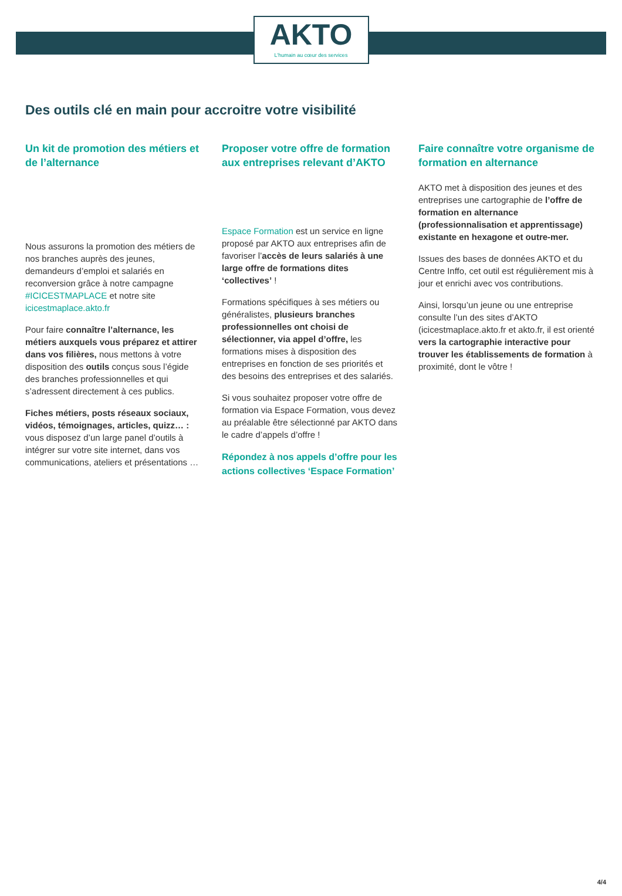AKTO
L'humain au cœur des services
Des outils clé en main pour accroitre votre visibilité
Un kit de promotion des métiers et de l’alternance
Nous assurons la promotion des métiers de nos branches auprès des jeunes, demandeurs d’emploi et salariés en reconversion grâce à notre campagne #ICICESTMAPLACE et notre site icicestmaplace.akto.fr
Pour faire connaître l’alternance, les métiers auxquels vous préparez et attirer dans vos filières, nous mettons à votre disposition des outils conçus sous l’égide des branches professionnelles et qui s’adressent directement à ces publics.
Fiches métiers, posts réseaux sociaux, vidéos, témoignages, articles, quizz… : vous disposez d’un large panel d’outils à intégrer sur votre site internet, dans vos communications, ateliers et présentations …
Proposer votre offre de formation aux entreprises relevant d’AKTO
Espace Formation est un service en ligne proposé par AKTO aux entreprises afin de favoriser l’accès de leurs salariés à une large offre de formations dites ‘collectives’ !
Formations spécifiques à ses métiers ou généralistes, plusieurs branches professionnelles ont choisi de sélectionner, via appel d’offre, les formations mises à disposition des entreprises en fonction de ses priorités et des besoins des entreprises et des salariés.
Si vous souhaitez proposer votre offre de formation via Espace Formation, vous devez au préalable être sélectionné par AKTO dans le cadre d’appels d’offre !
Répondez à nos appels d’offre pour les actions collectives ‘Espace Formation’
Faire connaître votre organisme de formation en alternance
AKTO met à disposition des jeunes et des entreprises une cartographie de l’offre de formation en alternance (professionnalisation et apprentissage) existante en hexagone et outre-mer.
Issues des bases de données AKTO et du Centre Inffo, cet outil est régulièrement mis à jour et enrichi avec vos contributions.
Ainsi, lorsqu’un jeune ou une entreprise consulte l’un des sites d’AKTO (icicestmaplace.akto.fr et akto.fr, il est orienté vers la cartographie interactive pour trouver les établissements de formation à proximité, dont le vôtre !
4/4